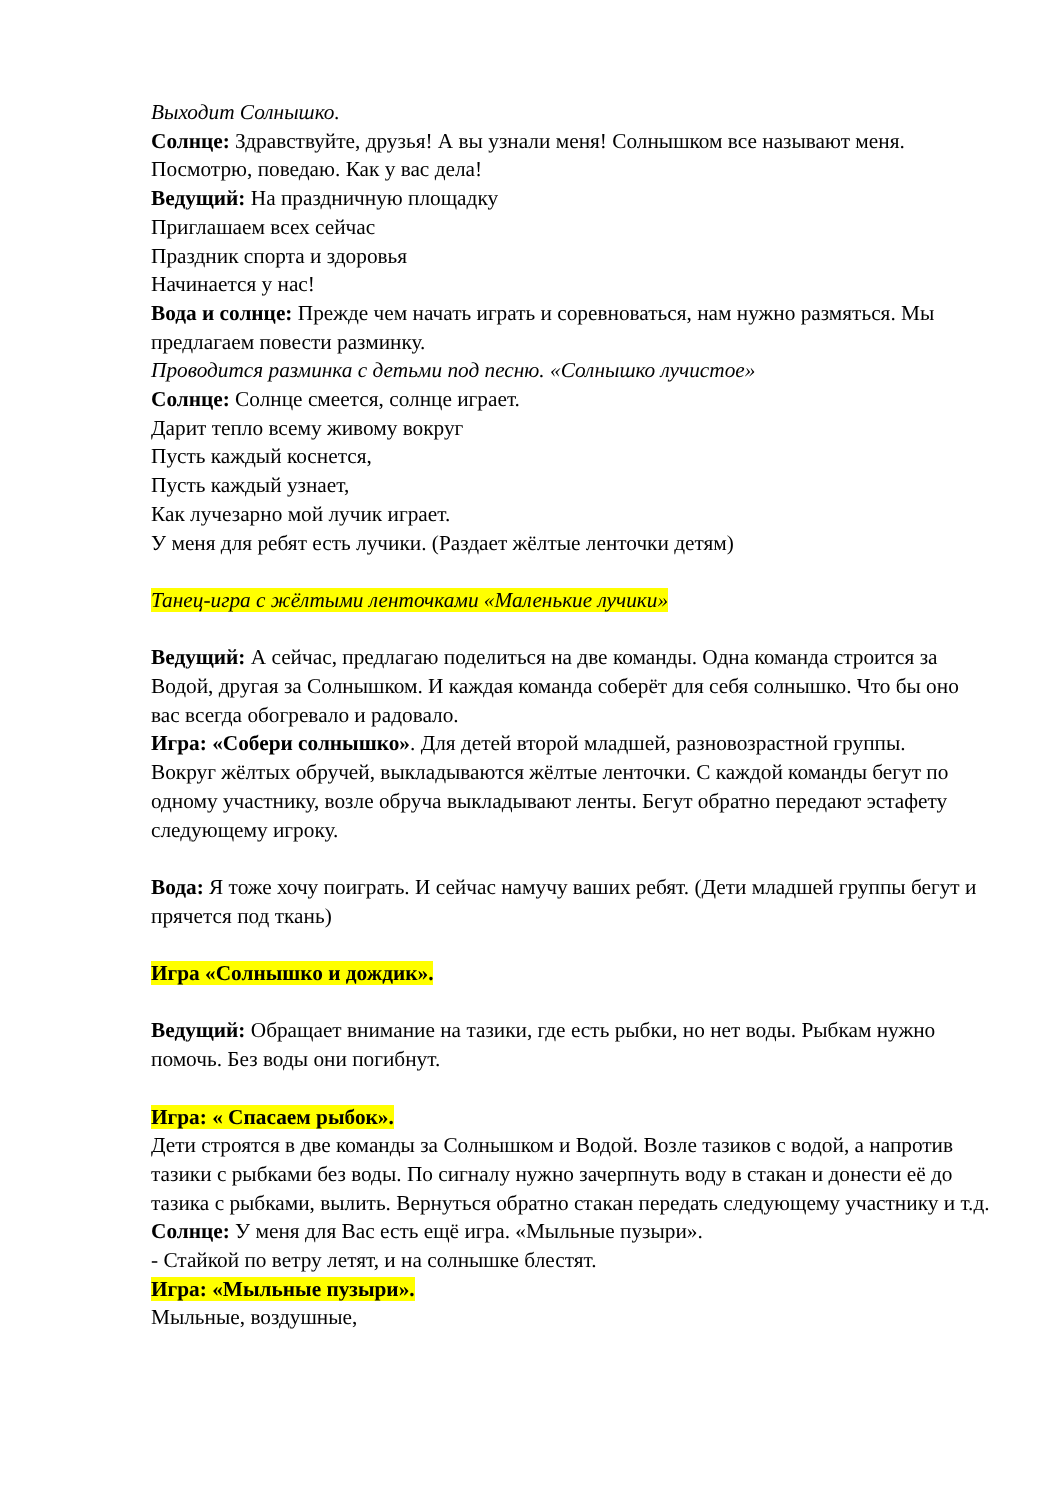Выходит Солнышко.
Солнце: Здравствуйте, друзья! А вы узнали меня! Солнышком все называют меня. Посмотрю, поведаю. Как у вас дела!
Ведущий: На праздничную площадку
Приглашаем всех сейчас
Праздник спорта и здоровья
Начинается у нас!
Вода и солнце: Прежде чем начать играть и соревноваться, нам нужно размяться. Мы предлагаем повести разминку.
Проводится разминка с детьми под песню. «Солнышко лучистое»
Солнце: Солнце смеется, солнце играет.
Дарит тепло всему живому вокруг
Пусть каждый коснется,
Пусть каждый узнает,
Как лучезарно мой лучик играет.
У меня для ребят есть лучики. (Раздает жёлтые ленточки детям)
Танец-игра с жёлтыми ленточками «Маленькие лучики»
Ведущий: А сейчас, предлагаю поделиться на две команды. Одна команда строится за Водой, другая за Солнышком. И каждая команда соберёт для себя солнышко. Что бы оно вас всегда обогревало и радовало.
Игра: «Собери солнышко». Для детей второй младшей, разновозрастной группы.
Вокруг жёлтых обручей, выкладываются жёлтые ленточки. С каждой команды бегут по одному участнику, возле обруча выкладывают ленты. Бегут обратно передают эстафету следующему игроку.
Вода: Я тоже хочу поиграть. И сейчас намучу ваших ребят. (Дети младшей группы бегут и прячется под ткань)
Игра «Солнышко и дождик».
Ведущий: Обращает внимание на тазики, где есть рыбки, но нет воды. Рыбкам нужно помочь. Без воды они погибнут.
Игра: « Спасаем рыбок».
Дети строятся в две команды за Солнышком и Водой. Возле тазиков с водой, а напротив тазики с рыбками без воды. По сигналу нужно зачерпнуть воду в стакан и донести её до тазика с рыбками, вылить. Вернуться обратно стакан передать следующему участнику и т.д.
Солнце: У меня для Вас есть ещё игра. «Мыльные пузыри».
- Стайкой по ветру летят, и на солнышке блестят.
Игра: «Мыльные пузыри».
Мыльные, воздушные,